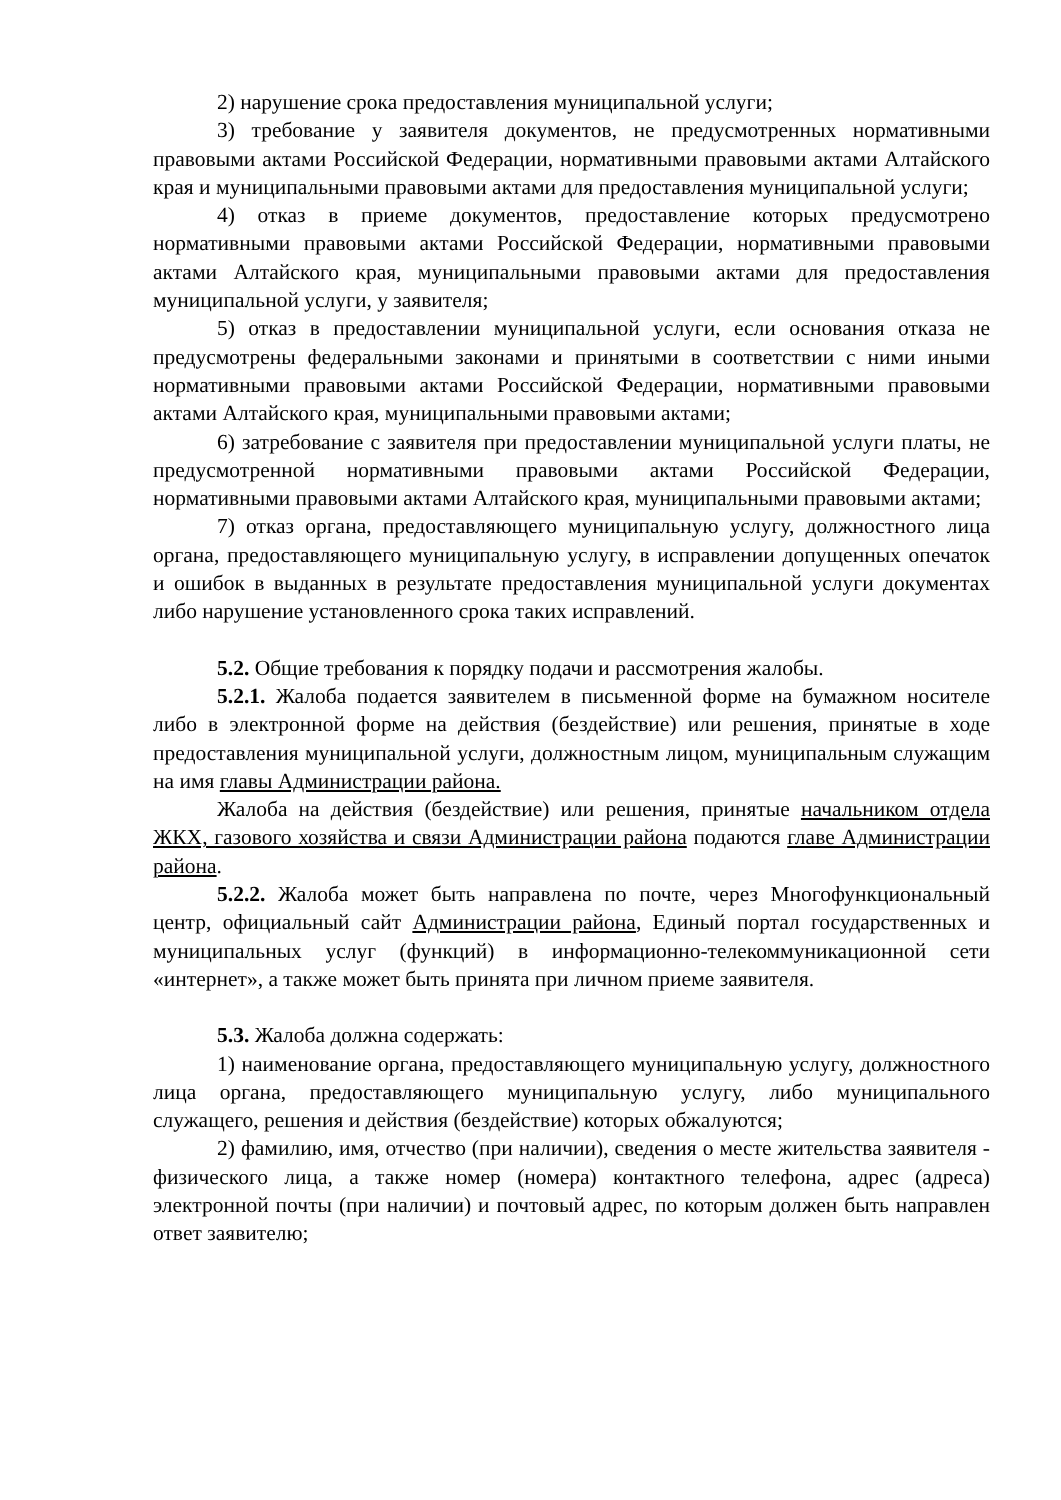2) нарушение срока предоставления муниципальной услуги;
3) требование у заявителя документов, не предусмотренных нормативными правовыми актами Российской Федерации, нормативными правовыми актами Алтайского края и муниципальными правовыми актами для предоставления муниципальной услуги;
4) отказ в приеме документов, предоставление которых предусмотрено нормативными правовыми актами Российской Федерации, нормативными правовыми актами Алтайского края, муниципальными правовыми актами для предоставления муниципальной услуги, у заявителя;
5) отказ в предоставлении муниципальной услуги, если основания отказа не предусмотрены федеральными законами и принятыми в соответствии с ними иными нормативными правовыми актами Российской Федерации, нормативными правовыми актами Алтайского края, муниципальными правовыми актами;
6) затребование с заявителя при предоставлении муниципальной услуги платы, не предусмотренной нормативными правовыми актами Российской Федерации, нормативными правовыми актами Алтайского края, муниципальными правовыми актами;
7) отказ органа, предоставляющего муниципальную услугу, должностного лица органа, предоставляющего муниципальную услугу, в исправлении допущенных опечаток и ошибок в выданных в результате предоставления муниципальной услуги документах либо нарушение установленного срока таких исправлений.
5.2. Общие требования к порядку подачи и рассмотрения жалобы.
5.2.1. Жалоба подается заявителем в письменной форме на бумажном носителе либо в электронной форме на действия (бездействие) или решения, принятые в ходе предоставления муниципальной услуги, должностным лицом, муниципальным служащим на имя главы Администрации района.
Жалоба на действия (бездействие) или решения, принятые начальником отдела ЖКХ, газового хозяйства и связи Администрации района подаются главе Администрации района.
5.2.2. Жалоба может быть направлена по почте, через Многофункциональный центр, официальный сайт Администрации района, Единый портал государственных и муниципальных услуг (функций) в информационно-телекоммуникационной сети «интернет», а также может быть принята при личном приеме заявителя.
5.3. Жалоба должна содержать:
1) наименование органа, предоставляющего муниципальную услугу, должностного лица органа, предоставляющего муниципальную услугу, либо муниципального служащего, решения и действия (бездействие) которых обжалуются;
2) фамилию, имя, отчество (при наличии), сведения о месте жительства заявителя - физического лица, а также номер (номера) контактного телефона, адрес (адреса) электронной почты (при наличии) и почтовый адрес, по которым должен быть направлен ответ заявителю;